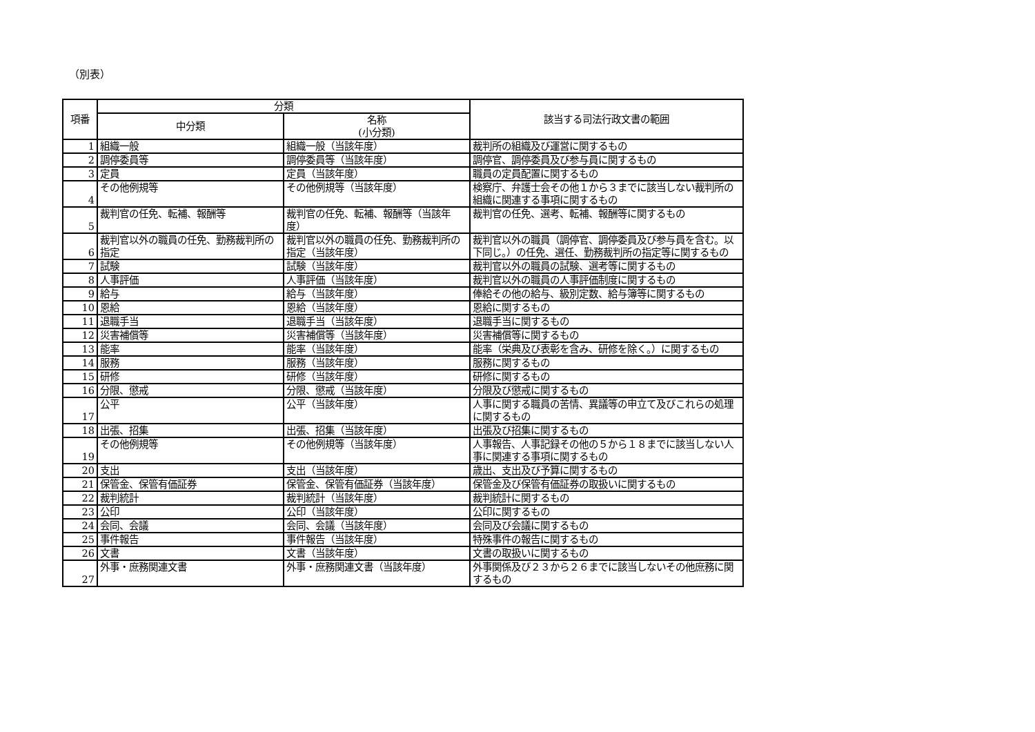（別表）
| 項番 | 分類 | | 該当する司法行政文書の範囲 |
| --- | --- | --- | --- |
| | 中分類 | 名称 (小分類) | |
| 1 | 組織一般 | 組織一般（当該年度） | 裁判所の組織及び運営に関するもの |
| 2 | 調停委員等 | 調停委員等（当該年度） | 調停官、調停委員及び参与員に関するもの |
| 3 | 定員 | 定員（当該年度） | 職員の定員配置に関するもの |
| 4 | その他例規等 | その他例規等（当該年度） | 検察庁、弁護士会その他１から３までに該当しない裁判所の組織に関連する事項に関するもの |
| 5 | 裁判官の任免、転補、報酬等 | 裁判官の任免、転補、報酬等（当該年度） | 裁判官の任免、選考、転補、報酬等に関するもの |
| 6 | 裁判官以外の職員の任免、勤務裁判所の指定 | 裁判官以外の職員の任免、勤務裁判所の指定（当該年度） | 裁判官以外の職員（調停官、調停委員及び参与員を含む。以下同じ。）の任免、選任、勤務裁判所の指定等に関するもの |
| 7 | 試験 | 試験（当該年度） | 裁判官以外の職員の試験、選考等に関するもの |
| 8 | 人事評価 | 人事評価（当該年度） | 裁判官以外の職員の人事評価制度に関するもの |
| 9 | 給与 | 給与（当該年度） | 俸給その他の給与、級別定数、給与簿等に関するもの |
| 10 | 恩給 | 恩給（当該年度） | 恩給に関するもの |
| 11 | 退職手当 | 退職手当（当該年度） | 退職手当に関するもの |
| 12 | 災害補償等 | 災害補償等（当該年度） | 災害補償等に関するもの |
| 13 | 能率 | 能率（当該年度） | 能率（栄典及び表彰を含み、研修を除く。）に関するもの |
| 14 | 服務 | 服務（当該年度） | 服務に関するもの |
| 15 | 研修 | 研修（当該年度） | 研修に関するもの |
| 16 | 分限、懲戒 | 分限、懲戒（当該年度） | 分限及び懲戒に関するもの |
| 17 | 公平 | 公平（当該年度） | 人事に関する職員の苦情、異議等の申立て及びこれらの処理に関するもの |
| 18 | 出張、招集 | 出張、招集（当該年度） | 出張及び招集に関するもの |
| 19 | その他例規等 | その他例規等（当該年度） | 人事報告、人事記録その他の５から１８までに該当しない人事に関連する事項に関するもの |
| 20 | 支出 | 支出（当該年度） | 歳出、支出及び予算に関するもの |
| 21 | 保管金、保管有価証券 | 保管金、保管有価証券（当該年度） | 保管金及び保管有価証券の取扱いに関するもの |
| 22 | 裁判統計 | 裁判統計（当該年度） | 裁判統計に関するもの |
| 23 | 公印 | 公印（当該年度） | 公印に関するもの |
| 24 | 会同、会議 | 会同、会議（当該年度） | 会同及び会議に関するもの |
| 25 | 事件報告 | 事件報告（当該年度） | 特殊事件の報告に関するもの |
| 26 | 文書 | 文書（当該年度） | 文書の取扱いに関するもの |
| 27 | 外事・庶務関連文書 | 外事・庶務関連文書（当該年度） | 外事関係及び２３から２６までに該当しないその他庶務に関するもの |